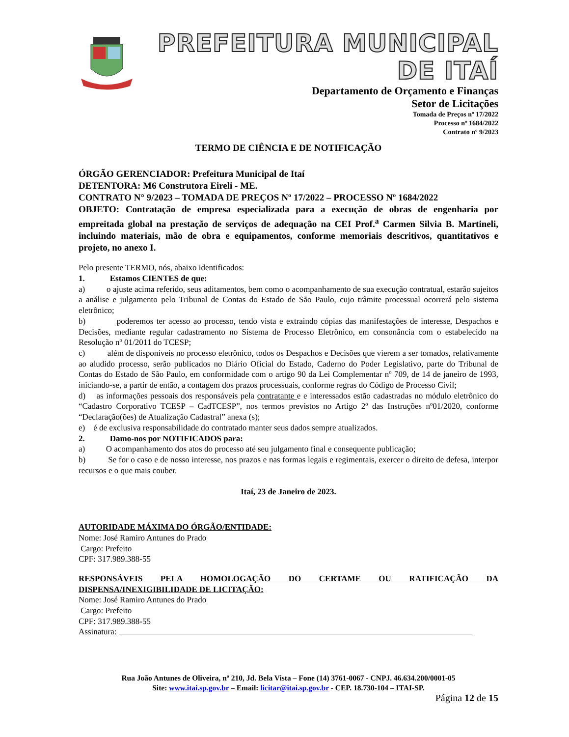PREFEITURA MUNICIPAL DE ITAÍ
Departamento de Orçamento e Finanças
Setor de Licitações
Tomada de Preços nº 17/2022
Processo nº 1684/2022
Contrato nº 9/2023
TERMO DE CIÊNCIA E DE NOTIFICAÇÃO
ÓRGÃO GERENCIADOR: Prefeitura Municipal de Itaí
DETENTORA: M6 Construtora Eireli - ME.
CONTRATO N° 9/2023 – TOMADA DE PREÇOS Nº 17/2022 – PROCESSO Nº 1684/2022
OBJETO: Contratação de empresa especializada para a execução de obras de engenharia por empreitada global na prestação de serviços de adequação na CEI Prof.<sup>a</sup> Carmen Silvia B. Martineli, incluindo materiais, mão de obra e equipamentos, conforme memoriais descritivos, quantitativos e projeto, no anexo I.
Pelo presente TERMO, nós, abaixo identificados:
1. Estamos CIENTES de que:
a) o ajuste acima referido, seus aditamentos, bem como o acompanhamento de sua execução contratual, estarão sujeitos a análise e julgamento pelo Tribunal de Contas do Estado de São Paulo, cujo trâmite processual ocorrerá pelo sistema eletrônico;
b) poderemos ter acesso ao processo, tendo vista e extraindo cópias das manifestações de interesse, Despachos e Decisões, mediante regular cadastramento no Sistema de Processo Eletrônico, em consonância com o estabelecido na Resolução nº 01/2011 do TCESP;
c) além de disponíveis no processo eletrônico, todos os Despachos e Decisões que vierem a ser tomados, relativamente ao aludido processo, serão publicados no Diário Oficial do Estado, Caderno do Poder Legislativo, parte do Tribunal de Contas do Estado de São Paulo, em conformidade com o artigo 90 da Lei Complementar nº 709, de 14 de janeiro de 1993, iniciando-se, a partir de então, a contagem dos prazos processuais, conforme regras do Código de Processo Civil;
d) as informações pessoais dos responsáveis pela contratante e e interessados estão cadastradas no módulo eletrônico do “Cadastro Corporativo TCESP – CadTCESP”, nos termos previstos no Artigo 2º das Instruções nº01/2020, conforme “Declaração(ões) de Atualização Cadastral” anexa (s);
e) é de exclusiva responsabilidade do contratado manter seus dados sempre atualizados.
2. Damo-nos por NOTIFICADOS para:
a) O acompanhamento dos atos do processo até seu julgamento final e consequente publicação;
b) Se for o caso e de nosso interesse, nos prazos e nas formas legais e regimentais, exercer o direito de defesa, interpor recursos e o que mais couber.
Itaí, 23 de Janeiro de 2023.
AUTORIDADE MÁXIMA DO ÓRGÃO/ENTIDADE:
Nome: José Ramiro Antunes do Prado
Cargo: Prefeito
CPF: 317.989.388-55
RESPONSÁVEIS PELA HOMOLOGAÇÃO DO CERTAME OU RATIFICAÇÃO DA DISPENSA/INEXIGIBILIDADE DE LICITAÇÃO:
Nome: José Ramiro Antunes do Prado
Cargo: Prefeito
CPF: 317.989.388-55
Assinatura:
Rua João Antunes de Oliveira, nº 210, Jd. Bela Vista – Fone (14) 3761-0067 - CNPJ. 46.634.200/0001-05
Site: www.itai.sp.gov.br – Email: licitar@itai.sp.gov.br - CEP. 18.730-104 – ITAI-SP.
Página 12 de 15